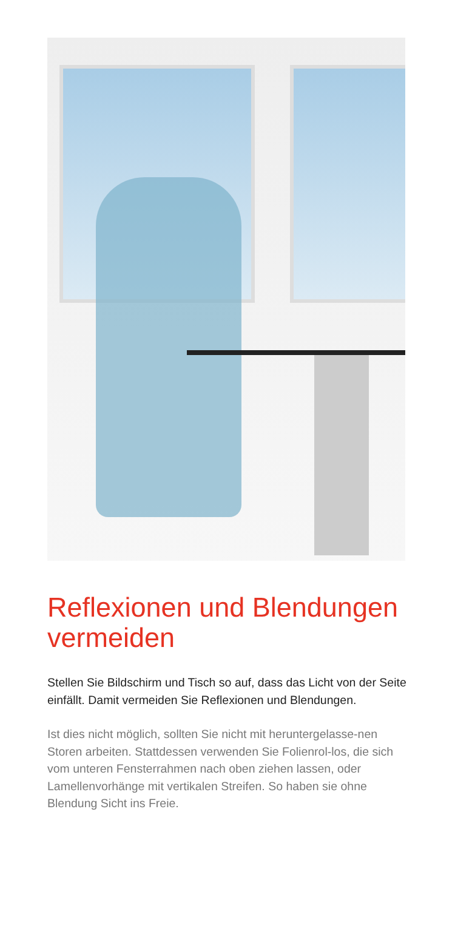Reflexionen und Blendungen vermeiden
Stellen Sie Bildschirm und Tisch so auf, dass das Licht von der Seite einfällt. Damit vermeiden Sie Reflexionen und Blendungen.
Ist dies nicht möglich, sollten Sie nicht mit heruntergelasse-nen Storen arbeiten. Stattdessen verwenden Sie Folienrol-los, die sich vom unteren Fensterrahmen nach oben ziehen lassen, oder Lamellenvorhänge mit vertikalen Streifen. So haben sie ohne Blendung Sicht ins Freie.